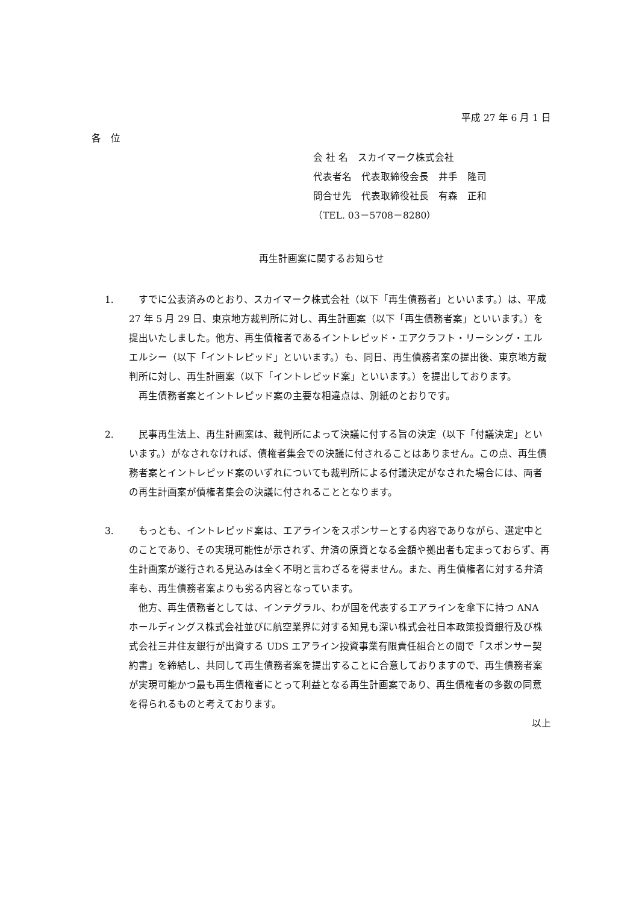平成 27 年 6 月 1 日
各　位
会 社 名　スカイマーク株式会社
代表者名　代表取締役会長　井手　隆司
問合せ先　代表取締役社長　有森　正和
（TEL. 03－5708－8280）
再生計画案に関するお知らせ
1. すでに公表済みのとおり、スカイマーク株式会社（以下「再生債務者」といいます。）は、平成 27 年 5 月 29 日、東京地方裁判所に対し、再生計画案（以下「再生債務者案」といいます。）を提出いたしました。他方、再生債権者であるイントレピッド・エアクラフト・リーシング・エルエルシー（以下「イントレピッド」といいます。）も、同日、再生債務者案の提出後、東京地方裁判所に対し、再生計画案（以下「イントレピッド案」といいます。）を提出しております。
再生債務者案とイントレピッド案の主要な相違点は、別紙のとおりです。
2. 民事再生法上、再生計画案は、裁判所によって決議に付する旨の決定（以下「付議決定」といいます。）がなされなければ、債権者集会での決議に付されることはありません。この点、再生債務者案とイントレピッド案のいずれについても裁判所による付議決定がなされた場合には、両者の再生計画案が債権者集会の決議に付されることとなります。
3. もっとも、イントレピッド案は、エアラインをスポンサーとする内容でありながら、選定中とのことであり、その実現可能性が示されず、弁済の原資となる金額や拠出者も定まっておらず、再生計画案が遂行される見込みは全く不明と言わざるを得ません。また、再生債権者に対する弁済率も、再生債務者案よりも劣る内容となっています。
他方、再生債務者としては、インテグラル、わが国を代表するエアラインを傘下に持つ ANA ホールディングス株式会社並びに航空業界に対する知見も深い株式会社日本政策投資銀行及び株式会社三井住友銀行が出資する UDS エアライン投資事業有限責任組合との間で「スポンサー契約書」を締結し、共同して再生債務者案を提出することに合意しておりますので、再生債務者案が実現可能かつ最も再生債権者にとって利益となる再生計画案であり、再生債権者の多数の同意を得られるものと考えております。
以上